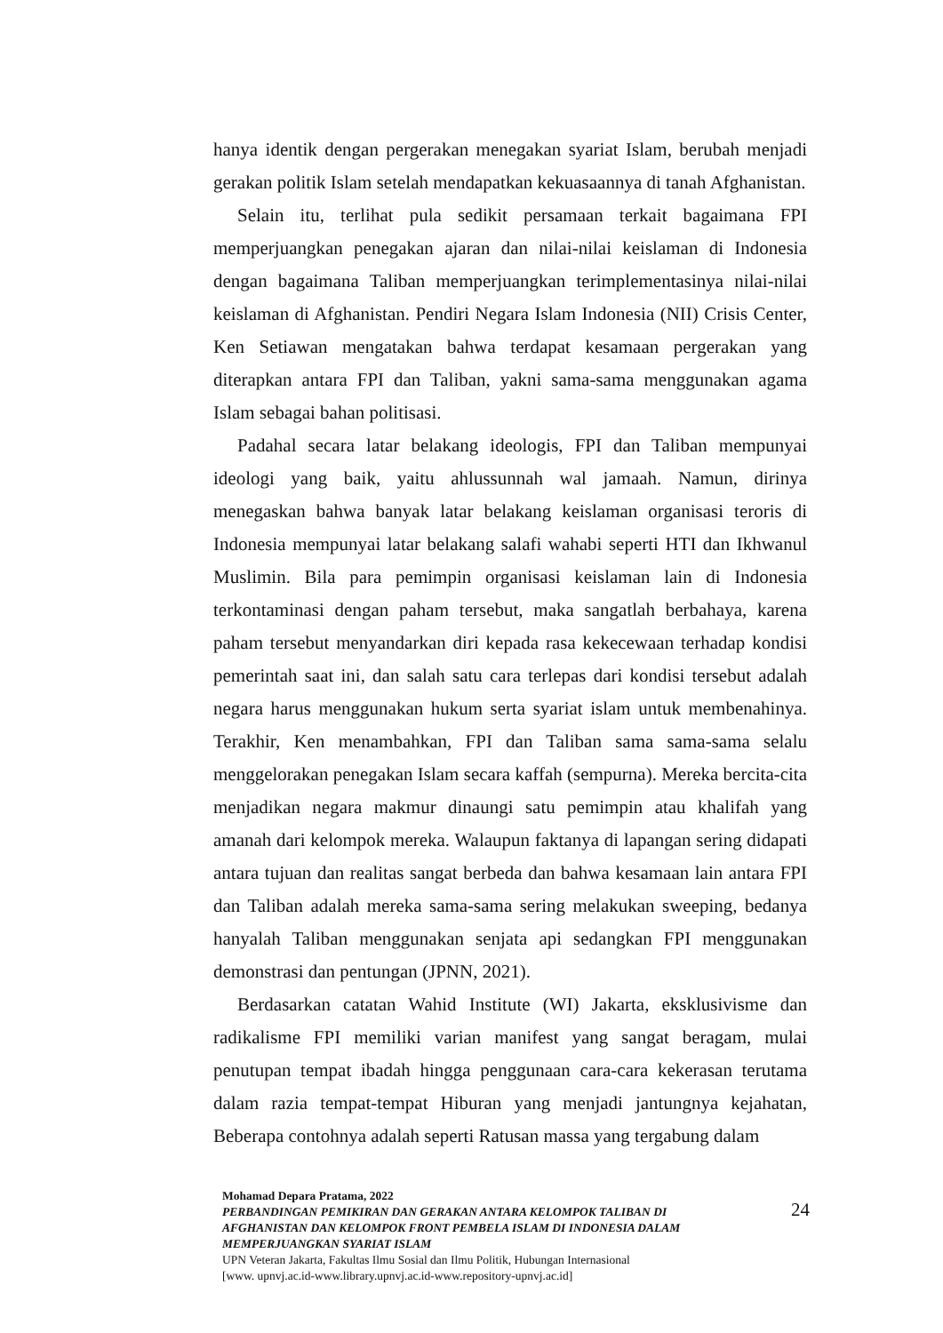hanya identik dengan pergerakan menegakan syariat Islam, berubah menjadi gerakan politik Islam setelah mendapatkan kekuasaannya di tanah Afghanistan.
Selain itu, terlihat pula sedikit persamaan terkait bagaimana FPI memperjuangkan penegakan ajaran dan nilai-nilai keislaman di Indonesia dengan bagaimana Taliban memperjuangkan terimplementasinya nilai-nilai keislaman di Afghanistan. Pendiri Negara Islam Indonesia (NII) Crisis Center, Ken Setiawan mengatakan bahwa terdapat kesamaan pergerakan yang diterapkan antara FPI dan Taliban, yakni sama-sama menggunakan agama Islam sebagai bahan politisasi.
Padahal secara latar belakang ideologis, FPI dan Taliban mempunyai ideologi yang baik, yaitu ahlussunnah wal jamaah. Namun, dirinya menegaskan bahwa banyak latar belakang keislaman organisasi teroris di Indonesia mempunyai latar belakang salafi wahabi seperti HTI dan Ikhwanul Muslimin. Bila para pemimpin organisasi keislaman lain di Indonesia terkontaminasi dengan paham tersebut, maka sangatlah berbahaya, karena paham tersebut menyandarkan diri kepada rasa kekecewaan terhadap kondisi pemerintah saat ini, dan salah satu cara terlepas dari kondisi tersebut adalah negara harus menggunakan hukum serta syariat islam untuk membenahinya. Terakhir, Ken menambahkan, FPI dan Taliban sama sama-sama selalu menggelorakan penegakan Islam secara kaffah (sempurna). Mereka bercita-cita menjadikan negara makmur dinaungi satu pemimpin atau khalifah yang amanah dari kelompok mereka. Walaupun faktanya di lapangan sering didapati antara tujuan dan realitas sangat berbeda dan bahwa kesamaan lain antara FPI dan Taliban adalah mereka sama-sama sering melakukan sweeping, bedanya hanyalah Taliban menggunakan senjata api sedangkan FPI menggunakan demonstrasi dan pentungan (JPNN, 2021).
Berdasarkan catatan Wahid Institute (WI) Jakarta, eksklusivisme dan radikalisme FPI memiliki varian manifest yang sangat beragam, mulai penutupan tempat ibadah hingga penggunaan cara-cara kekerasan terutama dalam razia tempat-tempat Hiburan yang menjadi jantungnya kejahatan, Beberapa contohnya adalah seperti Ratusan massa yang tergabung dalam
Mohamad Depara Pratama, 2022
PERBANDINGAN PEMIKIRAN DAN GERAKAN ANTARA KELOMPOK TALIBAN DI AFGHANISTAN DAN KELOMPOK FRONT PEMBELA ISLAM DI INDONESIA DALAM MEMPERJUANGKAN SYARIAT ISLAM
UPN Veteran Jakarta, Fakultas Ilmu Sosial dan Ilmu Politik, Hubungan Internasional
[www. upnvj.ac.id-www.library.upnvj.ac.id-www.repository-upnvj.ac.id]
24